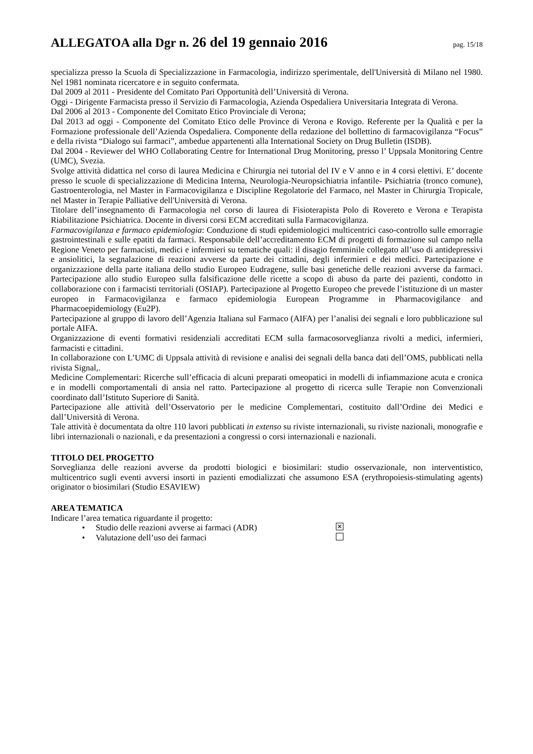ALLEGATOA alla Dgr n. 26 del 19 gennaio 2016
pag. 15/18
specializza presso la Scuola di Specializzazione in Farmacologia, indirizzo sperimentale, dell'Università di Milano nel 1980. Nel 1981 nominata ricercatore e in seguito confermata.
Dal 2009 al 2011 - Presidente del Comitato Pari Opportunità dell’Università di Verona.
Oggi - Dirigente Farmacista presso il Servizio di Farmacologia, Azienda Ospedaliera Universitaria Integrata di Verona.
Dal 2006 al 2013 - Componente del Comitato Etico Provinciale di Verona;
Dal 2013 ad oggi - Componente del Comitato Etico delle Province di Verona e Rovigo. Referente per la Qualità e per la Formazione professionale dell’Azienda Ospedaliera. Componente della redazione del bollettino di farmacovigilanza “Focus” e della rivista “Dialogo sui farmaci”, ambedue appartenenti alla International Society on Drug Bulletin (ISDB).
Dal 2004 - Reviewer del WHO Collaborating Centre for International Drug Monitoring, presso l’ Uppsala Monitoring Centre (UMC), Svezia.
Svolge attività didattica nel corso di laurea Medicina e Chirurgia nei tutorial del IV e V anno e in 4 corsi elettivi. E’ docente presso le scuole di specializzazione di Medicina Interna, Neurologia-Neuropsichiatria infantile- Psichiatria (tronco comune), Gastroenterologia, nel Master in Farmacovigilanza e Discipline Regolatorie del Farmaco, nel Master in Chirurgia Tropicale, nel Master in Terapie Palliative dell'Università di Verona.
Titolare dell’insegnamento di Farmacologia nel corso di laurea di Fisioterapista Polo di Rovereto e Verona e Terapista Riabilitazione Psichiatrica. Docente in diversi corsi ECM accreditati sulla Farmacovigilanza.
Farmacovigilanza e farmaco epidemiologia: Conduzione di studi epidemiologici multicentrici caso-controllo sulle emorragie gastrointestinali e sulle epatiti da farmaci. Responsabile dell’accreditamento ECM di progetti di formazione sul campo nella Regione Veneto per farmacisti, medici e infermieri su tematiche quali: il disagio femminile collegato all’uso di antidepressivi e ansiolitici, la segnalazione di reazioni avverse da parte dei cittadini, degli infermieri e dei medici. Partecipazione e organizzazione della parte italiana dello studio Europeo Eudragene, sulle basi genetiche delle reazioni avverse da farmaci. Partecipazione allo studio Europeo sulla falsificazione delle ricette a scopo di abuso da parte dei pazienti, condotto in collaborazione con i farmacisti territoriali (OSIAP). Partecipazione al Progetto Europeo che prevede l’istituzione di un master europeo in Farmacovigilanza e farmaco epidemiologia European Programme in Pharmacovigilance and Pharmacoepidemiology (Eu2P).
Partecipazione al gruppo di lavoro dell’Agenzia Italiana sul Farmaco (AIFA) per l’analisi dei segnali e loro pubblicazione sul portale AIFA.
Organizzazione di eventi formativi residenziali accreditati ECM sulla farmacosorveglianza rivolti a medici, infermieri, farmacisti e cittadini.
In collaborazione con L’UMC di Uppsala attività di revisione e analisi dei segnali della banca dati dell’OMS, pubblicati nella rivista Signal,.
Medicine Complementari: Ricerche sull’efficacia di alcuni preparati omeopatici in modelli di infiammazione acuta e cronica e in modelli comportamentali di ansia nel ratto. Partecipazione al progetto di ricerca sulle Terapie non Convenzionali coordinato dall’Istituto Superiore di Sanità.
Partecipazione alle attività dell’Osservatorio per le medicine Complementari, costituito dall’Ordine dei Medici e dall’Università di Verona.
Tale attività è documentata da oltre 110 lavori pubblicati in extenso su riviste internazionali, su riviste nazionali, monografie e libri internazionali o nazionali, e da presentazioni a congressi o corsi internazionali e nazionali.
TITOLO DEL PROGETTO
Sorveglianza delle reazioni avverse da prodotti biologici e biosimilari: studio osservazionale, non interventistico, multicentrico sugli eventi avversi insorti in pazienti emodializzati che assumono ESA (erythropoiesis-stimulating agents) originator o biosimilari (Studio ESAVIEW)
AREA TEMATICA
Indicare l’area tematica riguardante il progetto:
• Studio delle reazioni avverse ai farmaci (ADR) ✕
• Valutazione dell’uso dei farmaci